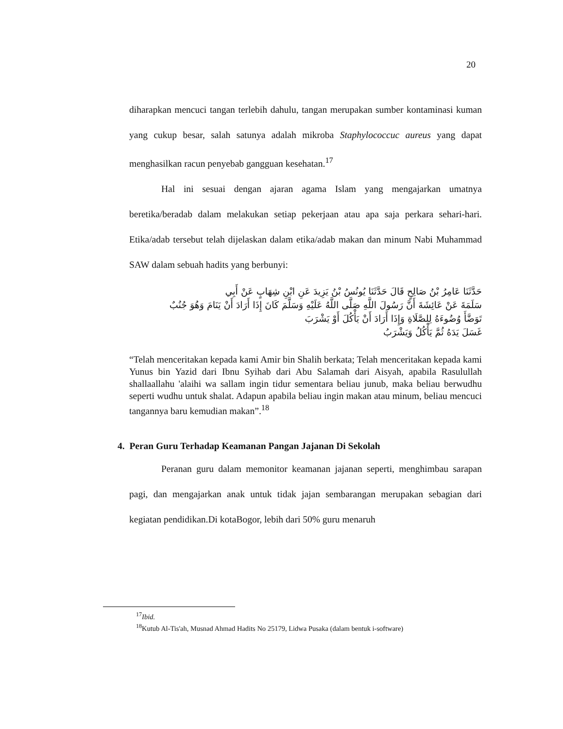20
diharapkan mencuci tangan terlebih dahulu, tangan merupakan sumber kontaminasi kuman yang cukup besar, salah satunya adalah mikroba Staphylococcuc aureus yang dapat menghasilkan racun penyebab gangguan kesehatan.<sup>17</sup>
Hal ini sesuai dengan ajaran agama Islam yang mengajarkan umatnya beretika/beradab dalam melakukan setiap pekerjaan atau apa saja perkara sehari-hari. Etika/adab tersebut telah dijelaskan dalam etika/adab makan dan minum Nabi Muhammad SAW dalam sebuah hadits yang berbunyi:
حَدَّثَنَا عَامِرُ بْنُ صَالِحٍ قَالَ حَدَّثَنَا يُونُسُ بْنُ يَزِيدَ عَنِ ابْنِ شِهَابٍ عَنْ أَبِي
سَلَمَةَ عَنْ عَائِشَةَ أَنَّ رَسُولَ اللَّهِ صَلَّى اللَّهُ عَلَيْهِ وَسَلَّمَ كَانَ إِذَا أَرَادَ أَنْ يَنَامَ وَهُوَ جُنُبٌ
تَوَضَّأَ وُضُوءَهُ لِلصَّلَاةِ وَإِذَا أَرَادَ أَنْ يَأْكُلَ أَوْ يَشْرَبَ
غَسَلَ يَدَهُ ثُمَّ يَأْكُلُ وَيَشْرَبُ
“Telah menceritakan kepada kami Amir bin Shalih berkata; Telah menceritakan kepada kami Yunus bin Yazid dari Ibnu Syihab dari Abu Salamah dari Aisyah, apabila Rasulullah shallaallahu 'alaihi wa sallam ingin tidur sementara beliau junub, maka beliau berwudhu seperti wudhu untuk shalat. Adapun apabila beliau ingin makan atau minum, beliau mencuci tangannya baru kemudian makan”.<sup>18</sup>
4. Peran Guru Terhadap Keamanan Pangan Jajanan Di Sekolah
Peranan guru dalam memonitor keamanan jajanan seperti, menghimbau sarapan pagi, dan mengajarkan anak untuk tidak jajan sembarangan merupakan sebagian dari kegiatan pendidikan.Di kotaBogor, lebih dari 50% guru menaruh
<sup>17</sup> Ibid.
<sup>18</sup> Kutub Al-Tis'ah, Musnad Ahmad Hadits No 25179, Lidwa Pusaka (dalam bentuk i-software)